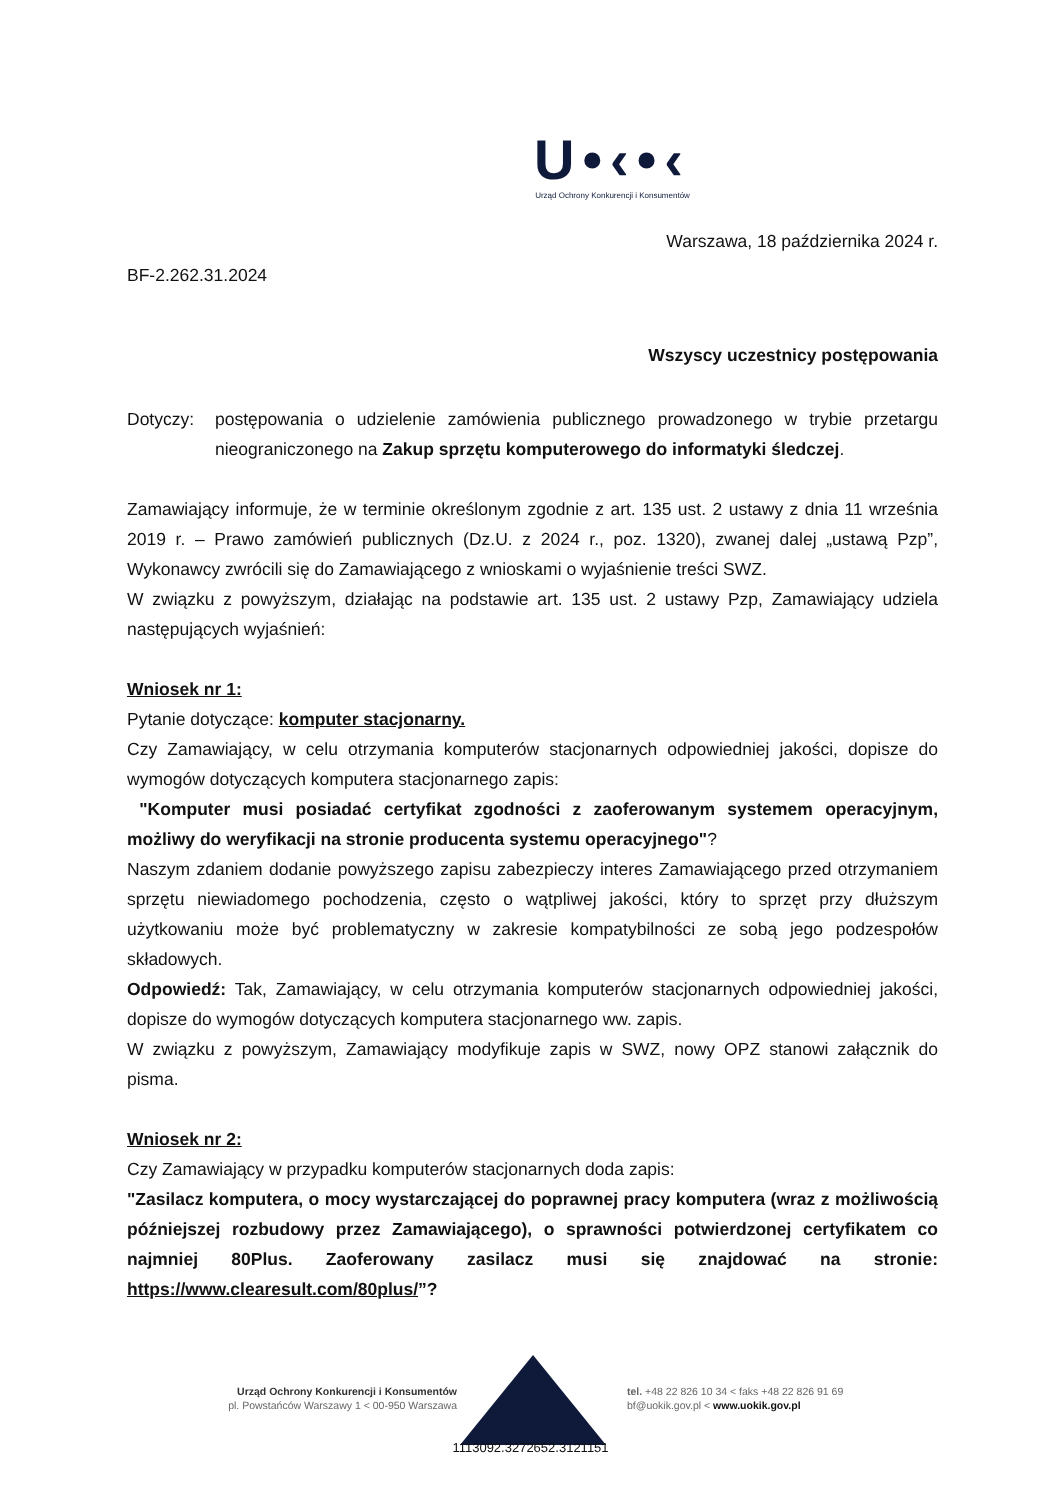U•‹•‹
Urząd Ochrony Konkurencji i Konsumentów
Warszawa, 18 października 2024 r.
BF-2.262.31.2024
Wszyscy uczestnicy postępowania
Dotyczy: postępowania o udzielenie zamówienia publicznego prowadzonego w trybie przetargu nieograniczonego na Zakup sprzętu komputerowego do informatyki śledczej.
Zamawiający informuje, że w terminie określonym zgodnie z art. 135 ust. 2 ustawy z dnia 11 września 2019 r. – Prawo zamówień publicznych (Dz.U. z 2024 r., poz. 1320), zwanej dalej „ustawą Pzp”, Wykonawcy zwrócili się do Zamawiającego z wnioskami o wyjaśnienie treści SWZ.
W związku z powyższym, działając na podstawie art. 135 ust. 2 ustawy Pzp, Zamawiający udziela następujących wyjaśnień:
Wniosek nr 1:
Pytanie dotyczące: komputer stacjonarny.
Czy Zamawiający, w celu otrzymania komputerów stacjonarnych odpowiedniej jakości, dopisze do wymogów dotyczących komputera stacjonarnego zapis:
"Komputer musi posiadać certyfikat zgodności z zaoferowanym systemem operacyjnym, możliwy do weryfikacji na stronie producenta systemu operacyjnego"?
Naszym zdaniem dodanie powyższego zapisu zabezpieczy interes Zamawiającego przed otrzymaniem sprzętu niewiadomego pochodzenia, często o wątpliwej jakości, który to sprzęt przy dłuższym użytkowaniu może być problematyczny w zakresie kompatybilności ze sobą jego podzespołów składowych.
Odpowiedź: Tak, Zamawiający, w celu otrzymania komputerów stacjonarnych odpowiedniej jakości, dopisze do wymogów dotyczących komputera stacjonarnego ww. zapis.
W związku z powyższym, Zamawiający modyfikuje zapis w SWZ, nowy OPZ stanowi załącznik do pisma.
Wniosek nr 2:
Czy Zamawiający w przypadku komputerów stacjonarnych doda zapis:
"Zasilacz komputera, o mocy wystarczającej do poprawnej pracy komputera (wraz z możliwością późniejszej rozbudowy przez Zamawiającego), o sprawności potwierdzonej certyfikatem co najmniej 80Plus. Zaoferowany zasilacz musi się znajdować na stronie: https://www.clearesult.com/80plus/”?
Urząd Ochrony Konkurencji i Konsumentów
pl. Powstańców Warszawy 1 < 00-950 Warszawa
tel. +48 22 826 10 34 < faks +48 22 826 91 69
bf@uokik.gov.pl < www.uokik.gov.pl
1113092.3272652.3121151